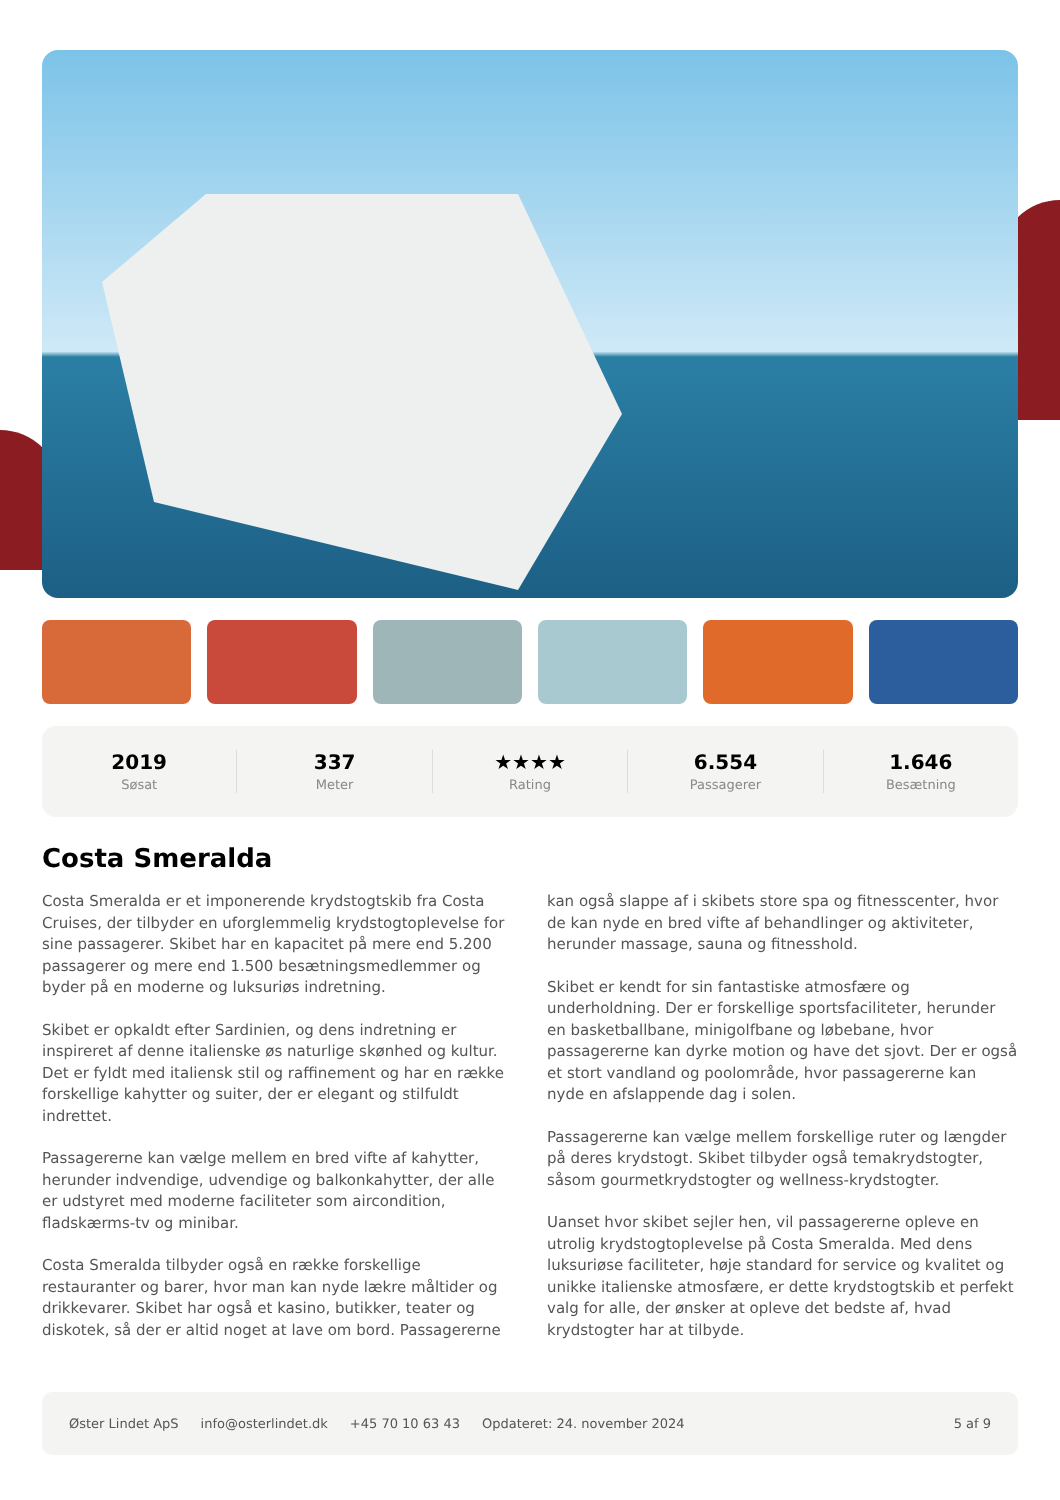2019
Søsat
337
Meter
★★★★
Rating
6.554
Passagerer
1.646
Besætning
Costa Smeralda
Costa Smeralda er et imponerende krydstogtskib fra Costa Cruises, der tilbyder en uforglemmelig krydstogtoplevelse for sine passagerer. Skibet har en kapacitet på mere end 5.200 passagerer og mere end 1.500 besætningsmedlemmer og byder på en moderne og luksuriøs indretning.
Skibet er opkaldt efter Sardinien, og dens indretning er inspireret af denne italienske øs naturlige skønhed og kultur. Det er fyldt med italiensk stil og raffinement og har en række forskellige kahytter og suiter, der er elegant og stilfuldt indrettet.
Passagererne kan vælge mellem en bred vifte af kahytter, herunder indvendige, udvendige og balkonkahytter, der alle er udstyret med moderne faciliteter som aircondition, fladskærms-tv og minibar.
Costa Smeralda tilbyder også en række forskellige restauranter og barer, hvor man kan nyde lækre måltider og drikkevarer. Skibet har også et kasino, butikker, teater og diskotek, så der er altid noget at lave om bord. Passagererne kan også slappe af i skibets store spa og fitnesscenter, hvor de kan nyde en bred vifte af behandlinger og aktiviteter, herunder massage, sauna og fitnesshold.
Skibet er kendt for sin fantastiske atmosfære og underholdning. Der er forskellige sportsfaciliteter, herunder en basketballbane, minigolfbane og løbebane, hvor passagererne kan dyrke motion og have det sjovt. Der er også et stort vandland og poolområde, hvor passagererne kan nyde en afslappende dag i solen.
Passagererne kan vælge mellem forskellige ruter og længder på deres krydstogt. Skibet tilbyder også temakrydstogter, såsom gourmetkrydstogter og wellness-krydstogter.
Uanset hvor skibet sejler hen, vil passagererne opleve en utrolig krydstogtoplevelse på Costa Smeralda. Med dens luksuriøse faciliteter, høje standard for service og kvalitet og unikke italienske atmosfære, er dette krydstogtskib et perfekt valg for alle, der ønsker at opleve det bedste af, hvad krydstogter har at tilbyde.
Øster Lindet ApS info@osterlindet.dk +45 70 10 63 43 Opdateret: 24. november 2024 5 af 9